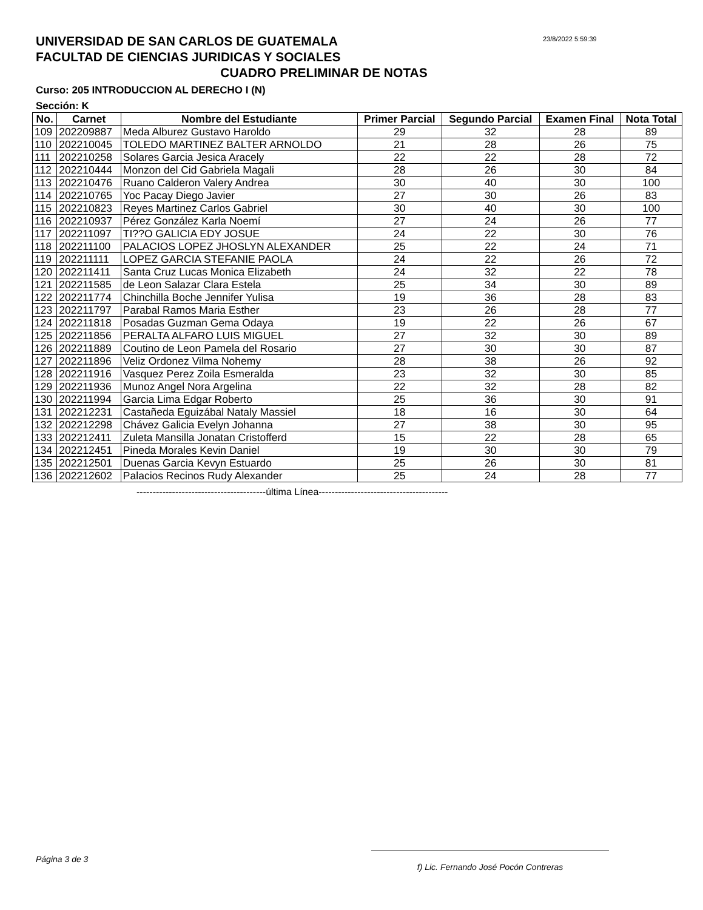23/8/2022 5:59:39
UNIVERSIDAD DE SAN CARLOS DE GUATEMALA
FACULTAD DE CIENCIAS JURIDICAS Y SOCIALES
CUADRO PRELIMINAR DE NOTAS
Curso: 205 INTRODUCCION AL DERECHO I (N)
Sección: K
| No. | Carnet | Nombre del Estudiante | Primer Parcial | Segundo Parcial | Examen Final | Nota Total |
| --- | --- | --- | --- | --- | --- | --- |
| 109 | 202209887 | Meda Alburez Gustavo Haroldo | 29 | 32 | 28 | 89 |
| 110 | 202210045 | TOLEDO MARTINEZ BALTER ARNOLDO | 21 | 28 | 26 | 75 |
| 111 | 202210258 | Solares Garcia Jesica Aracely | 22 | 22 | 28 | 72 |
| 112 | 202210444 | Monzon del Cid Gabriela Magali | 28 | 26 | 30 | 84 |
| 113 | 202210476 | Ruano Calderon Valery Andrea | 30 | 40 | 30 | 100 |
| 114 | 202210765 | Yoc Pacay Diego Javier | 27 | 30 | 26 | 83 |
| 115 | 202210823 | Reyes Martinez Carlos Gabriel | 30 | 40 | 30 | 100 |
| 116 | 202210937 | Pérez González Karla Noemí | 27 | 24 | 26 | 77 |
| 117 | 202211097 | TI??O GALICIA EDY JOSUE | 24 | 22 | 30 | 76 |
| 118 | 202211100 | PALACIOS LOPEZ JHOSLYN ALEXANDER | 25 | 22 | 24 | 71 |
| 119 | 202211111 | LOPEZ GARCIA STEFANIE PAOLA | 24 | 22 | 26 | 72 |
| 120 | 202211411 | Santa Cruz Lucas Monica Elizabeth | 24 | 32 | 22 | 78 |
| 121 | 202211585 | de Leon Salazar Clara Estela | 25 | 34 | 30 | 89 |
| 122 | 202211774 | Chinchilla Boche Jennifer Yulisa | 19 | 36 | 28 | 83 |
| 123 | 202211797 | Parabal Ramos Maria Esther | 23 | 26 | 28 | 77 |
| 124 | 202211818 | Posadas Guzman Gema Odaya | 19 | 22 | 26 | 67 |
| 125 | 202211856 | PERALTA ALFARO LUIS MIGUEL | 27 | 32 | 30 | 89 |
| 126 | 202211889 | Coutino de Leon Pamela del Rosario | 27 | 30 | 30 | 87 |
| 127 | 202211896 | Veliz Ordonez Vilma Nohemy | 28 | 38 | 26 | 92 |
| 128 | 202211916 | Vasquez Perez Zoila Esmeralda | 23 | 32 | 30 | 85 |
| 129 | 202211936 | Munoz Angel Nora Argelina | 22 | 32 | 28 | 82 |
| 130 | 202211994 | Garcia Lima Edgar Roberto | 25 | 36 | 30 | 91 |
| 131 | 202212231 | Castañeda Eguizábal Nataly Massiel | 18 | 16 | 30 | 64 |
| 132 | 202212298 | Chávez Galicia Evelyn Johanna | 27 | 38 | 30 | 95 |
| 133 | 202212411 | Zuleta Mansilla Jonatan Cristofferd | 15 | 22 | 28 | 65 |
| 134 | 202212451 | Pineda Morales Kevin Daniel | 19 | 30 | 30 | 79 |
| 135 | 202212501 | Duenas Garcia Kevyn Estuardo | 25 | 26 | 30 | 81 |
| 136 | 202212602 | Palacios Recinos Rudy Alexander | 25 | 24 | 28 | 77 |
----------------------------------------última Línea----------------------------------------
Página 3 de 3 f) Lic. Fernando José Pocón Contreras